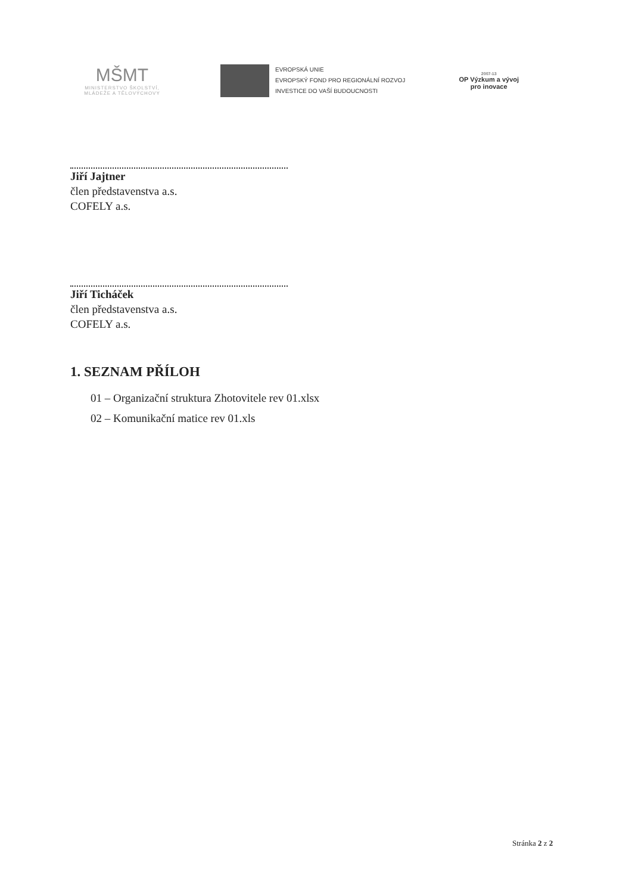MŠMT
MINISTERSTVO ŠKOLSTVÍ,
MLÁDEŽE A TĚLOVÝCHOVY
EVROPSKÁ UNIE
EVROPSKÝ FOND PRO REGIONÁLNÍ ROZVOJ
INVESTICE DO VAŠÍ BUDOUCNOSTI
2007-13
OP Výzkum a vývoj
pro inovace
Jiří Jajtner
člen představenstva a.s.
COFELY a.s.
Jiří Ticháček
člen představenstva a.s.
COFELY a.s.
1. SEZNAM PŘÍLOH
01 – Organizační struktura Zhotovitele rev 01.xlsx
02 – Komunikační matice rev 01.xls
Stránka 2 z 2